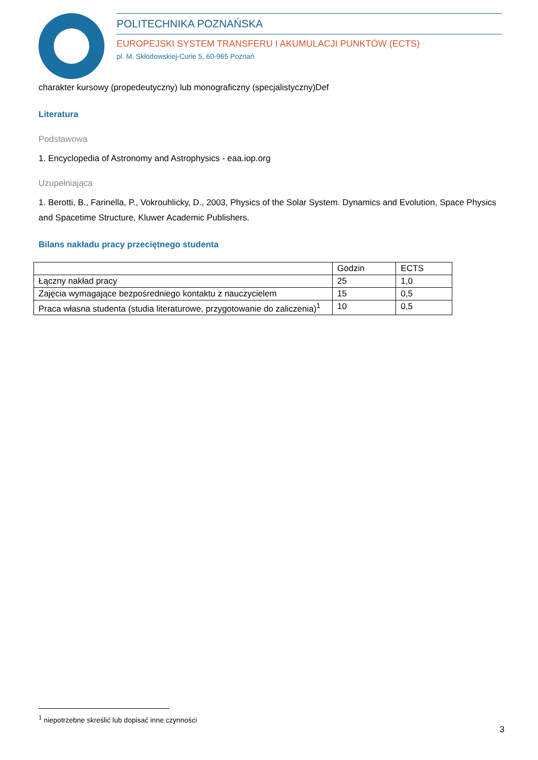POLITECHNIKA POZNAŃSKA
EUROPEJSKI SYSTEM TRANSFERU I AKUMULACJI PUNKTÓW (ECTS)
pl. M. Skłodowskiej-Curie 5, 60-965 Poznań
charakter kursowy (propedeutyczny) lub monograficzny (specjalistyczny)Def
Literatura
Podstawowa
1. Encyclopedia of Astronomy and Astrophysics - eaa.iop.org
Uzupełniająca
1. Berotti, B., Farinella, P., Vokrouhlicky, D., 2003, Physics of the Solar System. Dynamics and Evolution, Space Physics and Spacetime Structure, Kluwer Academic Publishers.
Bilans nakładu pracy przeciętnego studenta
| | Godzin | ECTS |
| Łączny nakład pracy | 25 | 1,0 |
| Zajęcia wymagające bezpośredniego kontaktu z nauczycielem | 15 | 0,5 |
| Praca własna studenta (studia literaturowe, przygotowanie do zaliczenia)<sup>1</sup> | 10 | 0,5 |
<sup>1</sup> niepotrzebne skreślić lub dopisać inne czynności
3